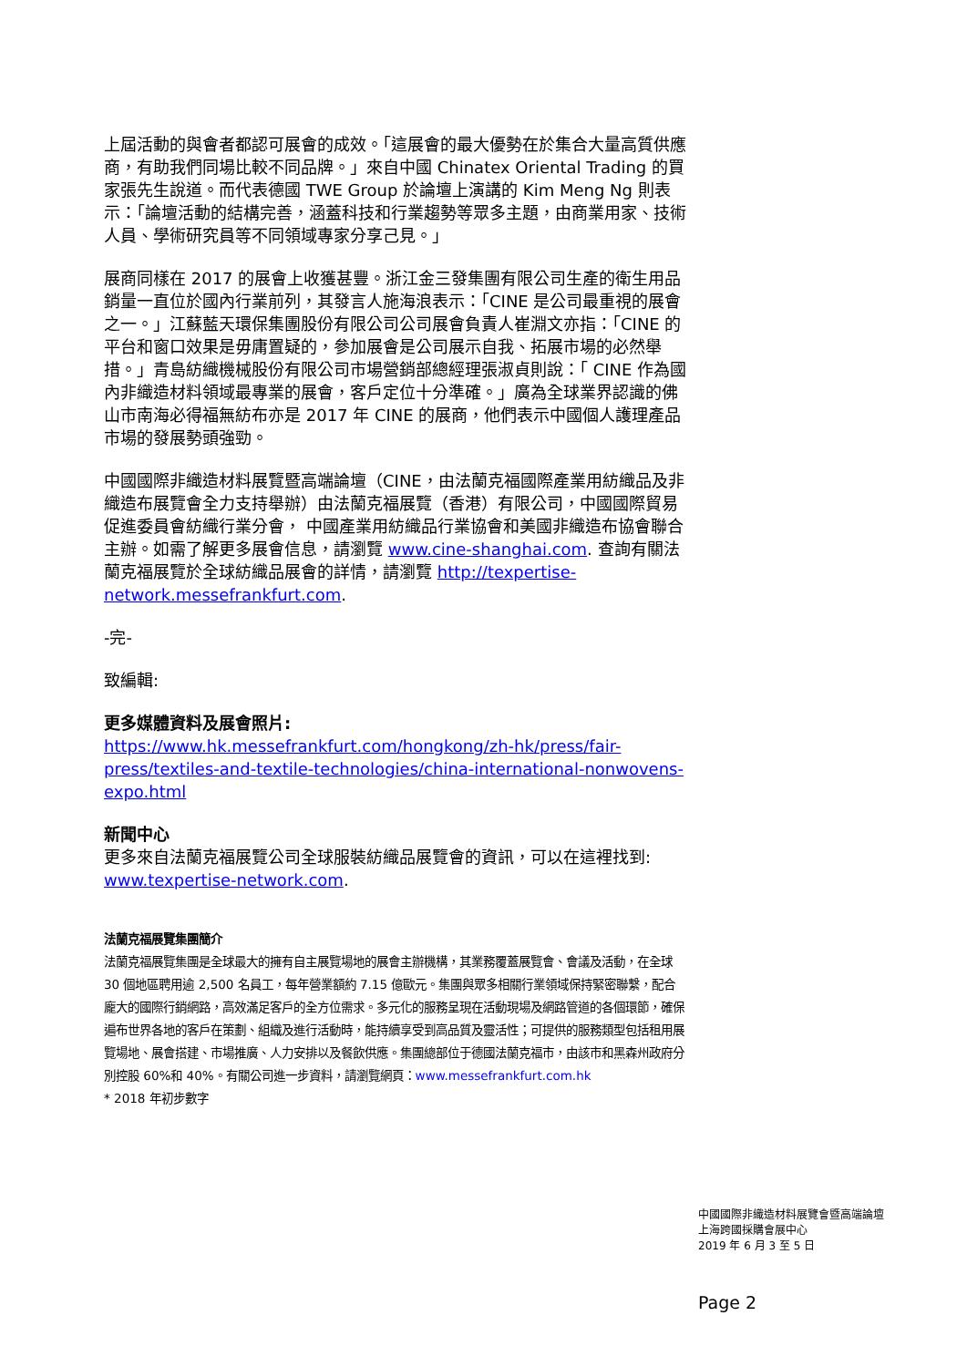上屆活動的與會者都認可展會的成效。「這展會的最大優勢在於集合大量高質供應商，有助我們同場比較不同品牌。」來自中國 Chinatex Oriental Trading 的買家張先生說道。而代表德國 TWE Group 於論壇上演講的 Kim Meng Ng 則表示：「論壇活動的結構完善，涵蓋科技和行業趨勢等眾多主題，由商業用家、技術人員、學術研究員等不同領域專家分享己見。」
展商同樣在 2017 的展會上收獲甚豐。浙江金三發集團有限公司生產的衛生用品銷量一直位於國內行業前列，其發言人施海浪表示：「CINE 是公司最重視的展會之一。」江蘇藍天環保集團股份有限公司公司展會負責人崔淵文亦指：「CINE 的平台和窗口效果是毋庸置疑的，參加展會是公司展示自我、拓展市場的必然舉措。」青島紡織機械股份有限公司市場營銷部總經理張淑貞則說：「 CINE 作為國內非織造材料領域最專業的展會，客戶定位十分準確。」廣為全球業界認識的佛山市南海必得福無紡布亦是 2017 年 CINE 的展商，他們表示中國個人護理產品市場的發展勢頭強勁。
中國國際非織造材料展覽暨高端論壇（CINE，由法蘭克福國際產業用紡織品及非織造布展覽會全力支持舉辦）由法蘭克福展覽（香港）有限公司，中國國際貿易促進委員會紡織行業分會， 中國產業用紡織品行業協會和美國非織造布協會聯合主辦。如需了解更多展會信息，請瀏覽 www.cine-shanghai.com. 查詢有關法蘭克福展覽於全球紡織品展會的詳情，請瀏覽 http://texpertise-network.messefrankfurt.com.
-完-
致編輯:
更多媒體資料及展會照片:
https://www.hk.messefrankfurt.com/hongkong/zh-hk/press/fair-press/textiles-and-textile-technologies/china-international-nonwovens-expo.html
新聞中心
更多來自法蘭克福展覽公司全球服裝紡織品展覽會的資訊，可以在這裡找到: www.texpertise-network.com.
法蘭克福展覽集團簡介
法蘭克福展覽集團是全球最大的擁有自主展覽場地的展會主辦機構，其業務覆蓋展覽會、會議及活動，在全球 30 個地區聘用逾 2,500 名員工，每年營業額約 7.15 億歐元。集團與眾多相關行業領域保持緊密聯繫，配合龐大的國際行銷網路，高效滿足客戶的全方位需求。多元化的服務呈現在活動現場及網路管道的各個環節，確保遍布世界各地的客戶在策劃、組織及進行活動時，能持續享受到高品質及靈活性；可提供的服務類型包括租用展覽場地、展會搭建、市場推廣、人力安排以及餐飲供應。集團總部位于德國法蘭克福市，由該市和黑森州政府分別控股 60%和 40%。有關公司進一步資料，請瀏覽網頁：www.messefrankfurt.com.hk
* 2018 年初步數字
中國國際非織造材料展覽會暨高端論壇
上海跨國採購會展中心
2019 年 6 月 3 至 5 日
Page 2